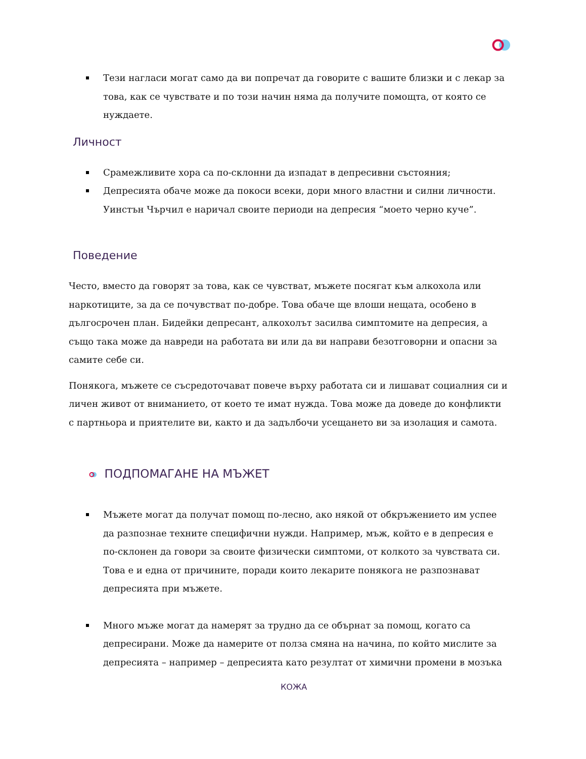Тези нагласи могат само да ви попречат да говорите с вашите близки и с лекар за това, как се чувствате и по този начин няма да получите помощта, от която се нуждаете.
Личност
Срамежливите хора са по-склонни да изпадат в депресивни състояния;
Депресията обаче може да покоси всеки, дори много властни и силни личности. Уинстън Чърчил е наричал своите периоди на депресия “моето черно куче”.
Поведение
Често, вместо да говорят за това, как се чувстват, мъжете посягат към алкохола или наркотиците, за да се почувстват по-добре. Това обаче ще влоши нещата, особено в дългосрочен план. Бидейки депресант, алкохолът засилва симптомите на депресия, а също така може да навреди на работата ви или да ви направи безотговорни и опасни за самите себе си.
Понякога, мъжете се съсредоточават повече върху работата си и лишават социалния си и личен живот от вниманието, от което те имат нужда. Това може да доведе до конфликти с партньора и приятелите ви, както и да задълбочи усещането ви за изолация и самота.
ПОДПОМАГАНЕ НА МЪЖЕТ
Мъжете могат да получат помощ по-лесно, ако някой от обкръжението им успее да разпознае техните специфични нужди. Например, мъж, който е в депресия е по-склонен да говори за своите физически симптоми, от колкото за чувствата си. Това е и една от причините, поради които лекарите понякога не разпознават депресията при мъжете.
Много мъже могат да намерят за трудно да се обърнат за помощ, когато са депресирани. Може да намерите от полза смяна на начина, по който мислите за депресията – например – депресията като резултат от химични промени в мозъка
КОЖА